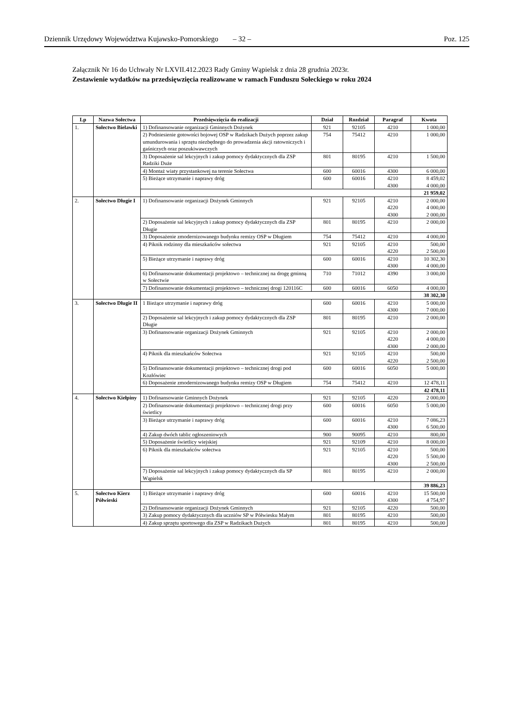Dziennik Urzędowy Województwa Kujawsko-Pomorskiego – 32 – Poz. 125
Załącznik Nr 16 do Uchwały Nr LXVII.412.2023 Rady Gminy Wąpielsk z dnia 28 grudnia 2023r.
Zestawienie wydatków na przedsięwzięcia realizowane w ramach Funduszu Sołeckiego w roku 2024
| Lp | Nazwa Sołectwa | Przedsięwzięcia do realizacji | Dział | Rozdział | Paragraf | Kwota |
| --- | --- | --- | --- | --- | --- | --- |
| 1. | Sołectwo Bielawki | 1) Dofinansowanie organizacji Gminnych Dożynek | 921 | 92105 | 4210 | 1 000,00 |
| | | 2) Podniesienie gotowości bojowej OSP w Radzikach Dużych poprzez zakup umundurowania i sprzętu niezbędnego do prowadzenia akcji ratowniczych i gaśniczych oraz poszukiwawczych | 754 | 75412 | 4210 | 1 000,00 |
| | | 3) Doposażenie sal lekcyjnych i zakup pomocy dydaktycznych dla ZSP Radziki Duże | 801 | 80195 | 4210 | 1 500,00 |
| | | 4) Montaż wiaty przystankowej na terenie Sołectwa | 600 | 60016 | 4300 | 6 000,00 |
| | | 5) Bieżące utrzymanie i naprawy dróg | 600 | 60016 | 4210 4300 | 8 459,02 4 000,00 |
| | | | | | | 21 959,02 |
| 2. | Sołectwo Długie I | 1) Dofinansowanie organizacji Dożynek Gminnych | 921 | 92105 | 4210 4220 4300 | 2 000,00 4 000,00 2 000,00 |
| | | 2) Doposażenie sal lekcyjnych i zakup pomocy dydaktycznych dla ZSP Długie | 801 | 80195 | 4210 | 2 000,00 |
| | | 3) Doposażenie zmodernizowanego budynku remizy OSP w Długiem | 754 | 75412 | 4210 | 4 000,00 |
| | | 4) Piknik rodzinny dla mieszkańców sołectwa | 921 | 92105 | 4210 4220 | 500,00 2 500,00 |
| | | 5) Bieżące utrzymanie i naprawy dróg | 600 | 60016 | 4210 4300 | 10 302,30 4 000,00 |
| | | 6) Dofinansowanie dokumentacji projektowo – technicznej na drogę gminną w Sołectwie | 710 | 71012 | 4390 | 3 000,00 |
| | | 7) Dofinansowanie dokumentacji projektowo – technicznej drogi 120116C | 600 | 60016 | 6050 | 4 000,00 |
| | | | | | | 38 302,30 |
| 3. | Sołectwo Długie II | 1 Bieżące utrzymanie i naprawy dróg | 600 | 60016 | 4210 4300 | 5 000,00 7 000,00 |
| | | 2) Doposażenie sal lekcyjnych i zakup pomocy dydaktycznych dla ZSP Długie | 801 | 80195 | 4210 | 2 000,00 |
| | | 3) Dofinansowanie organizacji Dożynek Gminnych | 921 | 92105 | 4210 4220 4300 | 2 000,00 4 000,00 2 000,00 |
| | | 4) Piknik dla mieszkańców Sołectwa | 921 | 92105 | 4210 4220 | 500,00 2 500,00 |
| | | 5) Dofinansowanie dokumentacji projektowo – technicznej drogi pod Kozłówiec | 600 | 60016 | 6050 | 5 000,00 |
| | | 6) Doposażenie zmodernizowanego budynku remizy OSP w Długiem | 754 | 75412 | 4210 | 12 478,11 |
| | | | | | | 42 478,11 |
| 4. | Sołectwo Kiełpiny | 1) Dofinansowanie Gminnych Dożynek | 921 | 92105 | 4220 | 2 000,00 |
| | | 2) Dofinansowanie dokumentacji projektowo – technicznej drogi przy świetlicy | 600 | 60016 | 6050 | 5 000,00 |
| | | 3) Bieżące utrzymanie i naprawy dróg | 600 | 60016 | 4210 4300 | 7 086,23 6 500,00 |
| | | 4) Zakup dwóch tablic ogłoszeniowych | 900 | 90095 | 4210 | 800,00 |
| | | 5) Doposażenie świetlicy wiejskiej | 921 | 92109 | 4210 | 8 000,00 |
| | | 6) Piknik dla mieszkańców sołectwa | 921 | 92105 | 4210 4220 4300 | 500,00 5 500,00 2 500,00 |
| | | 7) Doposażenie sal lekcyjnych i zakup pomocy dydaktycznych dla SP Wąpielsk | 801 | 80195 | 4210 | 2 000,00 |
| | | | | | | 39 886,23 |
| 5. | Sołectwo Kierz Półwieski | 1) Bieżące utrzymanie i naprawy dróg | 600 | 60016 | 4210 4300 | 15 500,00 4 754,97 |
| | | 2) Dofinansowanie organizacji Dożynek Gminnych | 921 | 92105 | 4220 | 500,00 |
| | | 3) Zakup pomocy dydaktycznych dla uczniów SP w Półwiesku Małym | 801 | 80195 | 4210 | 500,00 |
| | | 4) Zakup sprzętu sportowego dla ZSP w Radzikach Dużych | 801 | 80195 | 4210 | 500,00 |